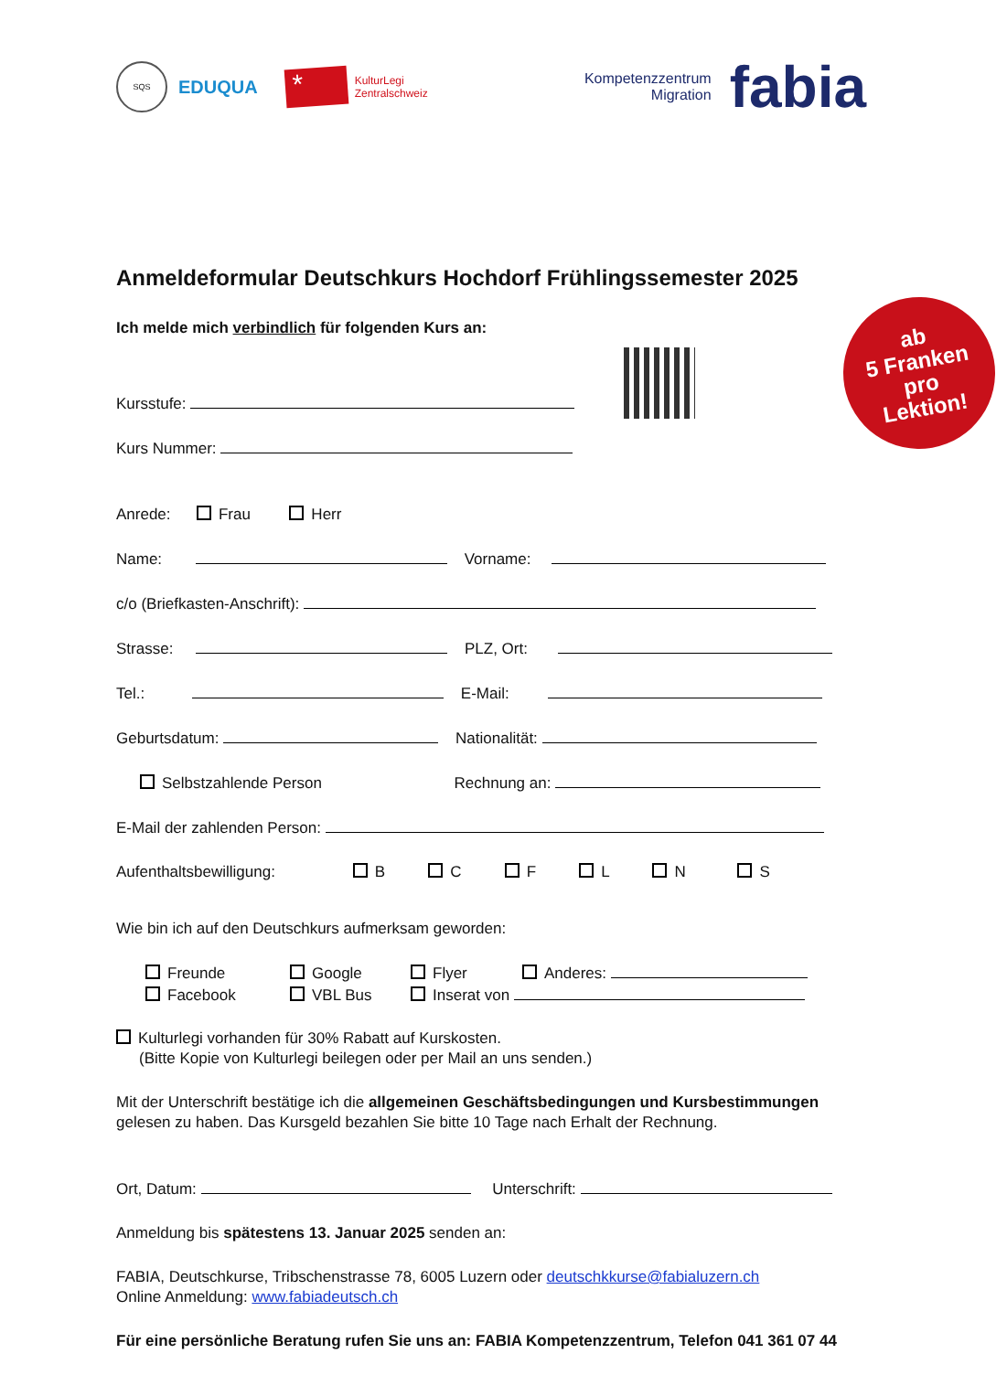SQS
EDUQUA
*
KulturLegi
Zentralschweiz
Kompetenzzentrum
Migration
fabia
Anmeldeformular Deutschkurs Hochdorf Frühlingssemester 2025
Ich melde mich verbindlich für folgenden Kurs an:
Kursstufe:
Kurs Nummer:
Anrede: Frau Herr
Name: Vorname:
c/o (Briefkasten-Anschrift):
Strasse: PLZ, Ort:
Tel.: E-Mail:
Geburtsdatum: Nationalität:
Selbstzahlende Person Rechnung an:
E-Mail der zahlenden Person:
Aufenthaltsbewilligung: B C F L N S
Wie bin ich auf den Deutschkurs aufmerksam geworden:
Freunde Google Flyer Anderes:
Facebook VBL Bus Inserat von
Kulturlegi vorhanden für 30% Rabatt auf Kurskosten.
(Bitte Kopie von Kulturlegi beilegen oder per Mail an uns senden.)
Mit der Unterschrift bestätige ich die allgemeinen Geschäftsbedingungen und Kursbestimmungen gelesen zu haben. Das Kursgeld bezahlen Sie bitte 10 Tage nach Erhalt der Rechnung.
Ort, Datum: Unterschrift:
Anmeldung bis spätestens 13. Januar 2025 senden an:
FABIA, Deutschkurse, Tribschenstrasse 78, 6005 Luzern oder deutschkkurse@fabialuzern.ch
Online Anmeldung: www.fabiadeutsch.ch
Für eine persönliche Beratung rufen Sie uns an: FABIA Kompetenzzentrum, Telefon 041 361 07 44
ab
5 Franken
pro
Lektion!